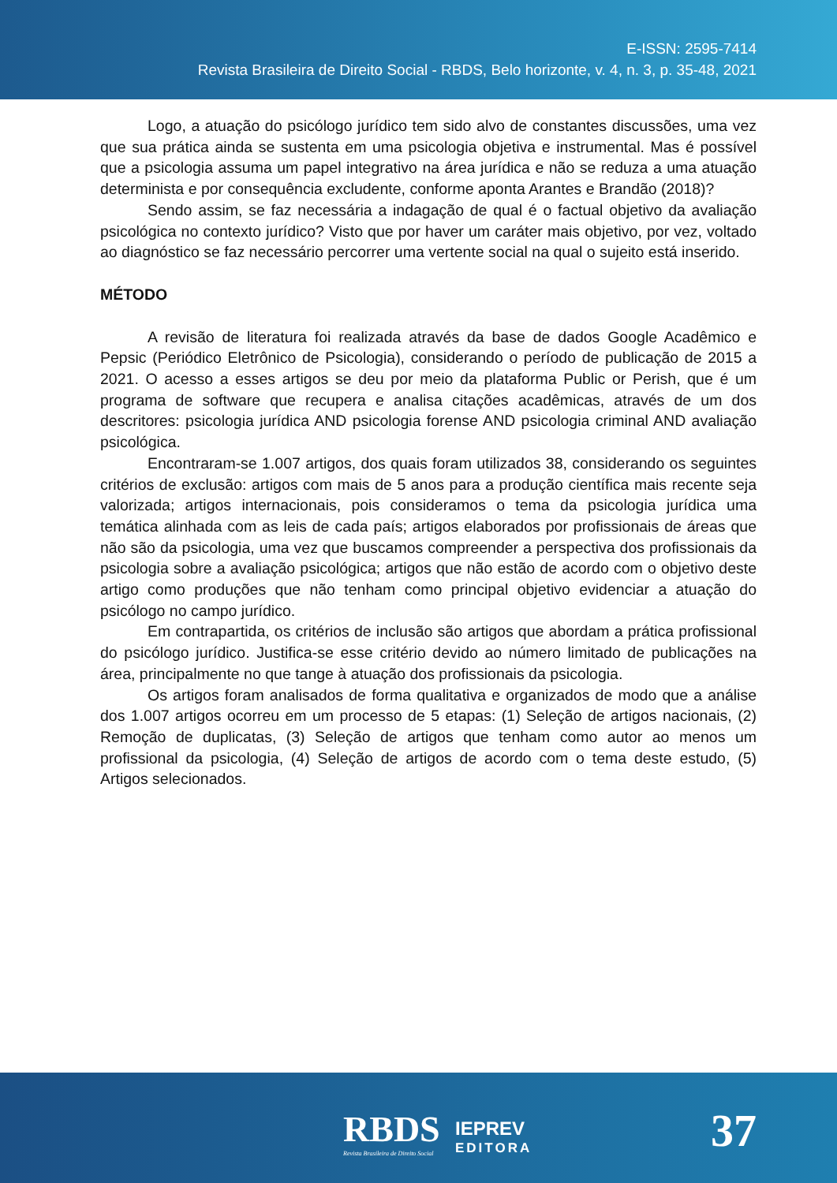E-ISSN: 2595-7414
Revista Brasileira de Direito Social - RBDS, Belo horizonte, v. 4, n. 3, p. 35-48, 2021
Logo, a atuação do psicólogo jurídico tem sido alvo de constantes discussões, uma vez que sua prática ainda se sustenta em uma psicologia objetiva e instrumental. Mas é possível que a psicologia assuma um papel integrativo na área jurídica e não se reduza a uma atuação determinista e por consequência excludente, conforme aponta Arantes e Brandão (2018)?
Sendo assim, se faz necessária a indagação de qual é o factual objetivo da avaliação psicológica no contexto jurídico? Visto que por haver um caráter mais objetivo, por vez, voltado ao diagnóstico se faz necessário percorrer uma vertente social na qual o sujeito está inserido.
MÉTODO
A revisão de literatura foi realizada através da base de dados Google Acadêmico e Pepsic (Periódico Eletrônico de Psicologia), considerando o período de publicação de 2015 a 2021. O acesso a esses artigos se deu por meio da plataforma Public or Perish, que é um programa de software que recupera e analisa citações acadêmicas, através de um dos descritores: psicologia jurídica AND psicologia forense AND psicologia criminal AND avaliação psicológica.
Encontraram-se 1.007 artigos, dos quais foram utilizados 38, considerando os seguintes critérios de exclusão: artigos com mais de 5 anos para a produção científica mais recente seja valorizada; artigos internacionais, pois consideramos o tema da psicologia jurídica uma temática alinhada com as leis de cada país; artigos elaborados por profissionais de áreas que não são da psicologia, uma vez que buscamos compreender a perspectiva dos profissionais da psicologia sobre a avaliação psicológica; artigos que não estão de acordo com o objetivo deste artigo como produções que não tenham como principal objetivo evidenciar a atuação do psicólogo no campo jurídico.
Em contrapartida, os critérios de inclusão são artigos que abordam a prática profissional do psicólogo jurídico. Justifica-se esse critério devido ao número limitado de publicações na área, principalmente no que tange à atuação dos profissionais da psicologia.
Os artigos foram analisados de forma qualitativa e organizados de modo que a análise dos 1.007 artigos ocorreu em um processo de 5 etapas: (1) Seleção de artigos nacionais, (2) Remoção de duplicatas, (3) Seleção de artigos que tenham como autor ao menos um profissional da psicologia, (4) Seleção de artigos de acordo com o tema deste estudo, (5) Artigos selecionados.
RBDS
Revista Brasileira de Direito Social
IEPREV
EDITORA
37